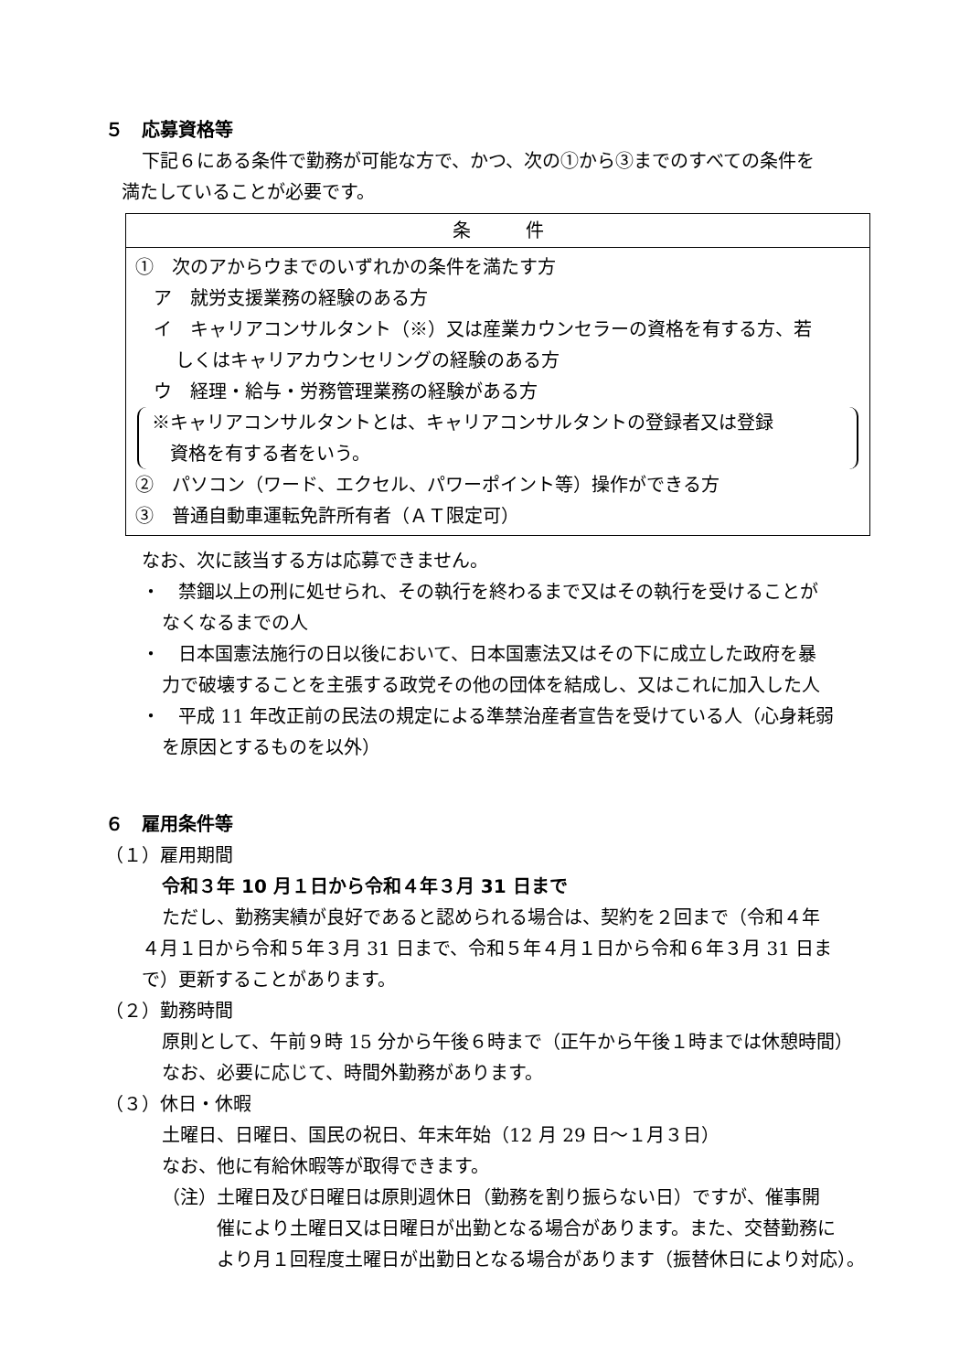５　応募資格等
下記６にある条件で勤務が可能な方で、かつ、次の①から③までのすべての条件を
満たしていることが必要です。
| 条 件 |
| --- |
| ① 次のアからウまでのいずれかの条件を満たす方 ア 就労支援業務の経験のある方 イ キャリアコンサルタント（※）又は産業カウンセラーの資格を有する方、若 しくはキャリアカウンセリングの経験のある方 ウ 経理・給与・労務管理業務の経験がある方 ※キャリアコンサルタントとは、キャリアコンサルタントの登録者又は登録 資格を有する者をいう。 ② パソコン（ワード、エクセル、パワーポイント等）操作ができる方 ③ 普通自動車運転免許所有者（ＡＴ限定可） |
なお、次に該当する方は応募できません。
・　禁錮以上の刑に処せられ、その執行を終わるまで又はその執行を受けることが
なくなるまでの人
・　日本国憲法施行の日以後において、日本国憲法又はその下に成立した政府を暴
力で破壊することを主張する政党その他の団体を結成し、又はこれに加入した人
・　平成 11 年改正前の民法の規定による準禁治産者宣告を受けている人（心身耗弱
を原因とするものを以外）
６　雇用条件等
（１）雇用期間
令和３年 10 月１日から令和４年３月 31 日まで
ただし、勤務実績が良好であると認められる場合は、契約を２回まで（令和４年
４月１日から令和５年３月 31 日まで、令和５年４月１日から令和６年３月 31 日ま
で）更新することがあります。
（２）勤務時間
原則として、午前９時 15 分から午後６時まで（正午から午後１時までは休憩時間）
なお、必要に応じて、時間外勤務があります。
（３）休日・休暇
土曜日、日曜日、国民の祝日、年末年始（12 月 29 日～１月３日）
なお、他に有給休暇等が取得できます。
（注）土曜日及び日曜日は原則週休日（勤務を割り振らない日）ですが、催事開
催により土曜日又は日曜日が出勤となる場合があります。また、交替勤務に
より月１回程度土曜日が出勤日となる場合があります（振替休日により対応）。